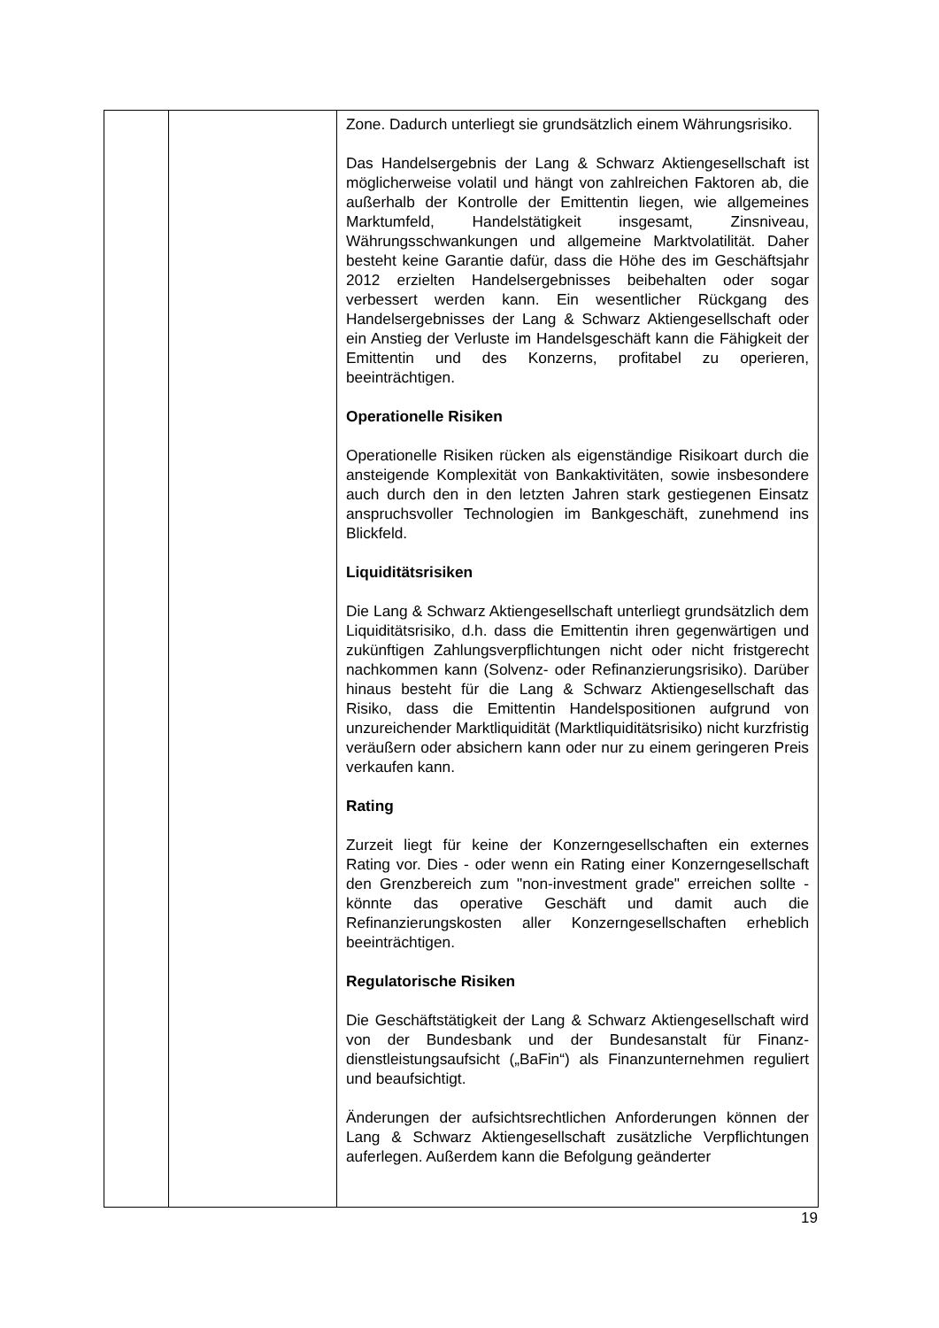| | | Zone. Dadurch unterliegt sie grundsätzlich einem Währungs­risiko. Das Handelsergebnis der Lang & Schwarz Aktiengesellschaft ist möglicherweise volatil und hängt von zahlreichen Faktoren ab, die außerhalb der Kontrolle der Emittentin liegen, wie allgemeines Marktumfeld, Handelstätigkeit insgesamt, Zinsniveau, Währungsschwankungen und allgemeine Markt­volatilität. Daher besteht keine Garantie dafür, dass die Höhe des im Geschäftsjahr 2012 erzielten Handelsergebnisses beibehalten oder sogar verbessert werden kann. Ein wesentlicher Rückgang des Handelsergebnisses der Lang & Schwarz Aktiengesellschaft oder ein Anstieg der Verluste im Handelsgeschäft kann die Fähigkeit der Emittentin und des Konzerns, profitabel zu operieren, beeinträchtigen. Operationelle Risiken Operationelle Risiken rücken als eigenständige Risikoart durch die ansteigende Komplexität von Bankaktivitäten, sowie insbesondere auch durch den in den letzten Jahren stark gestiegenen Einsatz anspruchsvoller Technologien im Bank­geschäft, zunehmend ins Blickfeld. Liquiditätsrisiken Die Lang & Schwarz Aktiengesellschaft unterliegt grund­sätzlich dem Liquiditätsrisiko, d.h. dass die Emittentin ihren gegenwärtigen und zukünftigen Zahlungsverpflichtungen nicht oder nicht fristgerecht nachkommen kann (Solvenz- oder Re­finanzierungsrisiko). Darüber hinaus besteht für die Lang & Schwarz Aktiengesellschaft das Risiko, dass die Emittentin Handelspositionen aufgrund von unzureichender Markt­liquidität (Marktliquiditätsrisiko) nicht kurzfristig veräußern oder absichern kann oder nur zu einem geringeren Preis verkaufen kann. Rating Zurzeit liegt für keine der Konzerngesellschaften ein externes Rating vor. Dies - oder wenn ein Rating einer Konzerngesell­schaft den Grenzbereich zum "non-investment grade" erreichen sollte - könnte das operative Geschäft und damit auch die Refinanzierungskosten aller Konzerngesellschaften erheblich beeinträchtigen. Regulatorische Risiken Die Geschäftstätigkeit der Lang & Schwarz Aktiengesellschaft wird von der Bundesbank und der Bundesanstalt für Finanz­dienstleistungsaufsicht („BaFin“) als Finanzunternehmen reguliert und beaufsichtigt. Änderungen der aufsichtsrechtlichen Anforderungen können der Lang & Schwarz Aktiengesellschaft zusätzliche Verpflicht­ungen auferlegen. Außerdem kann die Befolgung geänderter |
19